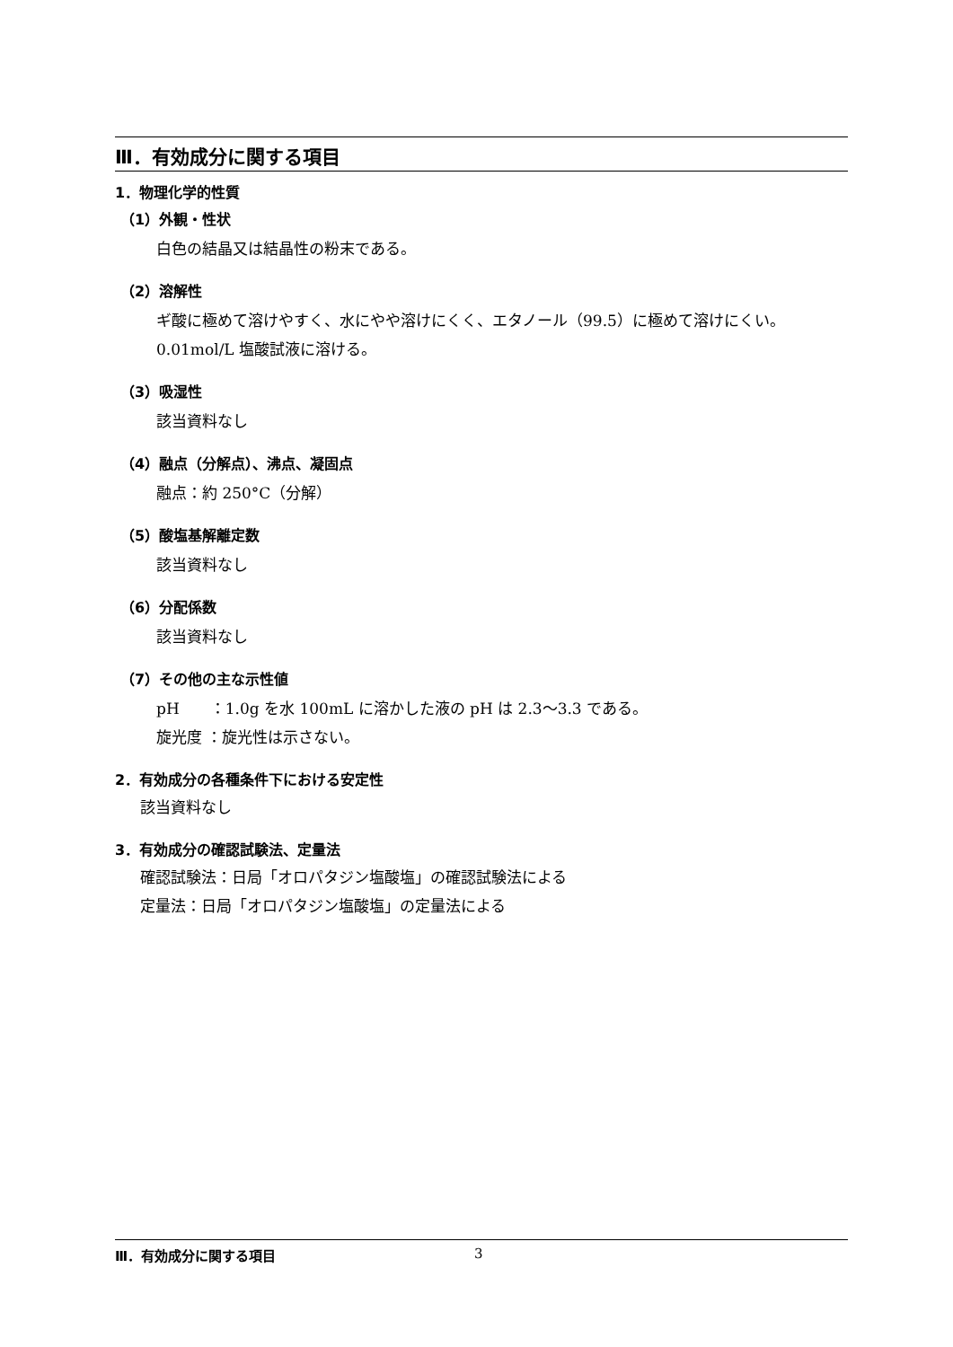Ⅲ．有効成分に関する項目
1．物理化学的性質
（1）外観・性状
白色の結晶又は結晶性の粉末である。
（2）溶解性
ギ酸に極めて溶けやすく、水にやや溶けにくく、エタノール（99.5）に極めて溶けにくい。
0.01mol/L 塩酸試液に溶ける。
（3）吸湿性
該当資料なし
（4）融点（分解点）、沸点、凝固点
融点：約 250°C（分解）
（5）酸塩基解離定数
該当資料なし
（6）分配係数
該当資料なし
（7）その他の主な示性値
pH　　：1.0g を水 100mL に溶かした液の pH は 2.3〜3.3 である。
旋光度 ：旋光性は示さない。
2．有効成分の各種条件下における安定性
該当資料なし
3．有効成分の確認試験法、定量法
確認試験法：日局「オロパタジン塩酸塩」の確認試験法による
定量法：日局「オロパタジン塩酸塩」の定量法による
Ⅲ．有効成分に関する項目 3